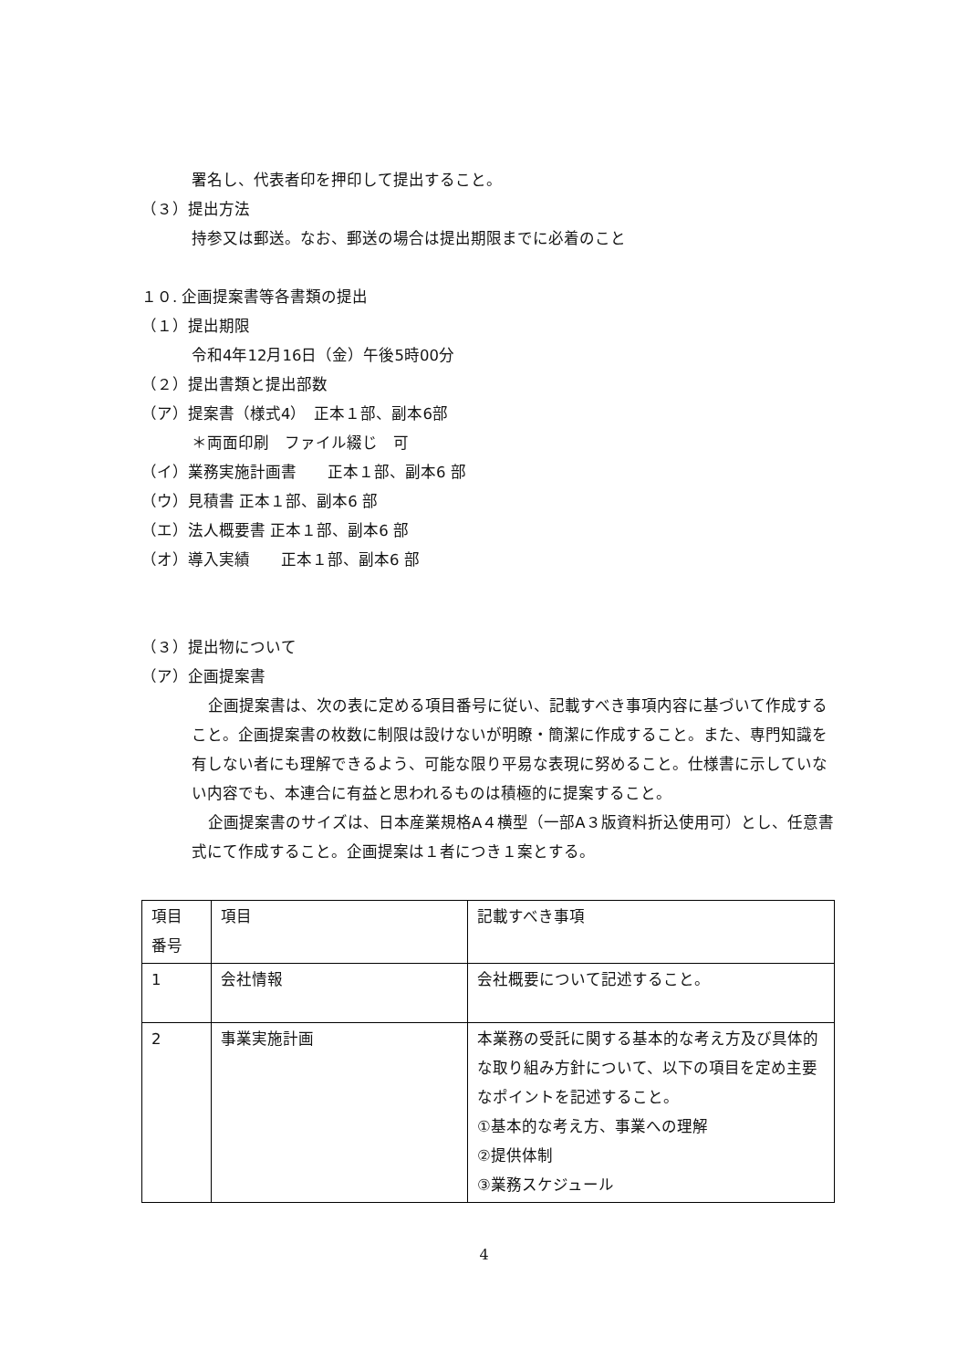署名し、代表者印を押印して提出すること。
（３）提出方法
持参又は郵送。なお、郵送の場合は提出期限までに必着のこと
１０. 企画提案書等各書類の提出
（１）提出期限
令和4年12月16日（金）午後5時00分
（２）提出書類と提出部数
（ア）提案書（様式4）　正本１部、副本6部
＊両面印刷　ファイル綴じ　可
（イ）業務実施計画書　　正本１部、副本6 部
（ウ）見積書 正本１部、副本6 部
（エ）法人概要書 正本１部、副本6 部
（オ）導入実績　　正本１部、副本6 部
（３）提出物について
（ア）企画提案書
企画提案書は、次の表に定める項目番号に従い、記載すべき事項内容に基づいて作成すること。企画提案書の枚数に制限は設けないが明瞭・簡潔に作成すること。また、専門知識を有しない者にも理解できるよう、可能な限り平易な表現に努めること。仕様書に示していない内容でも、本連合に有益と思われるものは積極的に提案すること。
企画提案書のサイズは、日本産業規格A４横型（一部A３版資料折込使用可）とし、任意書式にて作成すること。企画提案は１者につき１案とする。
| 項目 番号 | 項目 | 記載すべき事項 |
| 1 | 会社情報 | 会社概要について記述すること。 |
| 2 | 事業実施計画 | 本業務の受託に関する基本的な考え方及び具体的な取り組み方針について、以下の項目を定め主要なポイントを記述すること。 ①基本的な考え方、事業への理解 ②提供体制 ③業務スケジュール |
4